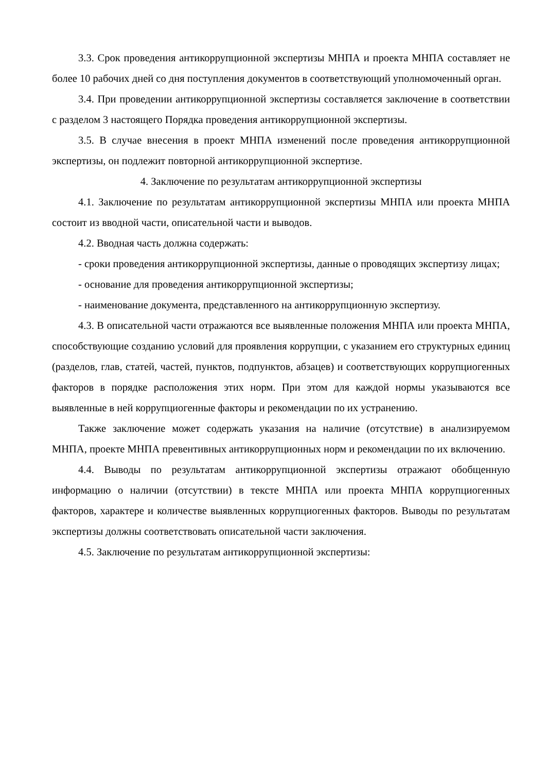3.3. Срок проведения антикоррупционной экспертизы МНПА и проекта МНПА составляет не более 10 рабочих дней со дня поступления документов в соответствующий уполномоченный орган.
3.4. При проведении антикоррупционной экспертизы составляется заключение в соответствии с разделом 3 настоящего Порядка проведения антикоррупционной экспертизы.
3.5. В случае внесения в проект МНПА изменений после проведения антикоррупционной экспертизы, он подлежит повторной антикоррупционной экспертизе.
4. Заключение по результатам антикоррупционной экспертизы
4.1. Заключение по результатам антикоррупционной экспертизы МНПА или проекта МНПА состоит из вводной части, описательной части и выводов.
4.2. Вводная часть должна содержать:
- сроки проведения антикоррупционной экспертизы, данные о проводящих экспертизу лицах;
- основание для проведения антикоррупционной экспертизы;
- наименование документа, представленного на антикоррупционную экспертизу.
4.3. В описательной части отражаются все выявленные положения МНПА или проекта МНПА, способствующие созданию условий для проявления коррупции, с указанием его структурных единиц (разделов, глав, статей, частей, пунктов, подпунктов, абзацев) и соответствующих коррупциогенных факторов в порядке расположения этих норм. При этом для каждой нормы указываются все выявленные в ней коррупциогенные факторы и рекомендации по их устранению.
Также заключение может содержать указания на наличие (отсутствие) в анализируемом МНПА, проекте МНПА превентивных антикоррупционных норм и рекомендации по их включению.
4.4. Выводы по результатам антикоррупционной экспертизы отражают обобщенную информацию о наличии (отсутствии) в тексте МНПА или проекта МНПА коррупциогенных факторов, характере и количестве выявленных коррупциогенных факторов. Выводы по результатам экспертизы должны соответствовать описательной части заключения.
4.5. Заключение по результатам антикоррупционной экспертизы: